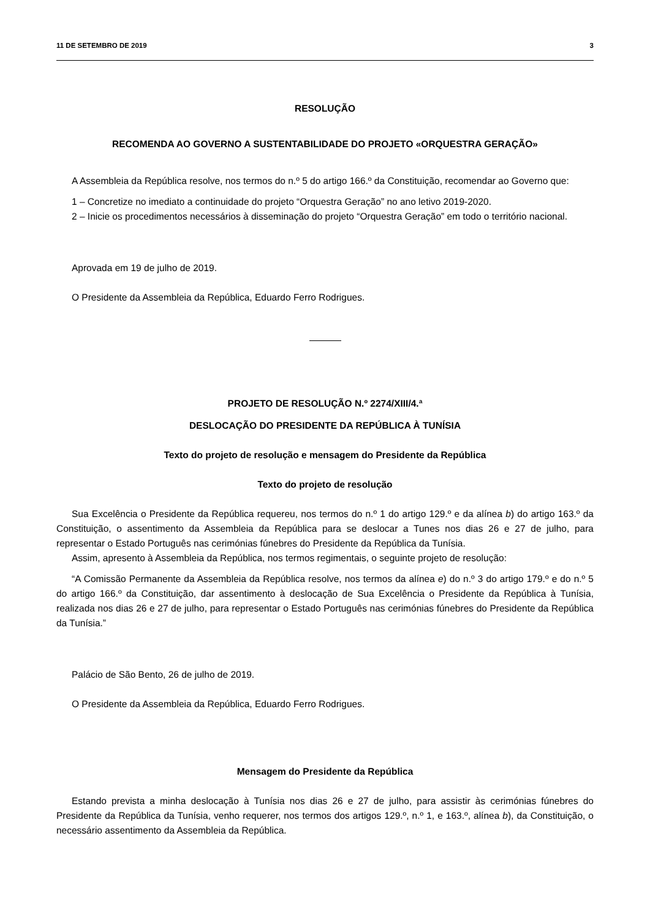11 DE SETEMBRO DE 2019 3
RESOLUÇÃO
RECOMENDA AO GOVERNO A SUSTENTABILIDADE DO PROJETO «ORQUESTRA GERAÇÃO»
A Assembleia da República resolve, nos termos do n.º 5 do artigo 166.º da Constituição, recomendar ao Governo que:
1 – Concretize no imediato a continuidade do projeto “Orquestra Geração” no ano letivo 2019-2020.
2 – Inicie os procedimentos necessários à disseminação do projeto “Orquestra Geração” em todo o território nacional.
Aprovada em 19 de julho de 2019.
O Presidente da Assembleia da República, Eduardo Ferro Rodrigues.
PROJETO DE RESOLUÇÃO N.º 2274/XIII/4.ª
DESLOCAÇÃO DO PRESIDENTE DA REPÚBLICA À TUNÍSIA
Texto do projeto de resolução e mensagem do Presidente da República
Texto do projeto de resolução
Sua Excelência o Presidente da República requereu, nos termos do n.º 1 do artigo 129.º e da alínea b) do artigo 163.º da Constituição, o assentimento da Assembleia da República para se deslocar a Tunes nos dias 26 e 27 de julho, para representar o Estado Português nas cerimónias fúnebres do Presidente da República da Tunísia.
Assim, apresento à Assembleia da República, nos termos regimentais, o seguinte projeto de resolução:
“A Comissão Permanente da Assembleia da República resolve, nos termos da alínea e) do n.º 3 do artigo 179.º e do n.º 5 do artigo 166.º da Constituição, dar assentimento à deslocação de Sua Excelência o Presidente da República à Tunísia, realizada nos dias 26 e 27 de julho, para representar o Estado Português nas cerimónias fúnebres do Presidente da República da Tunísia.”
Palácio de São Bento, 26 de julho de 2019.
O Presidente da Assembleia da República, Eduardo Ferro Rodrigues.
Mensagem do Presidente da República
Estando prevista a minha deslocação à Tunísia nos dias 26 e 27 de julho, para assistir às cerimónias fúnebres do Presidente da República da Tunísia, venho requerer, nos termos dos artigos 129.º, n.º 1, e 163.º, alínea b), da Constituição, o necessário assentimento da Assembleia da República.